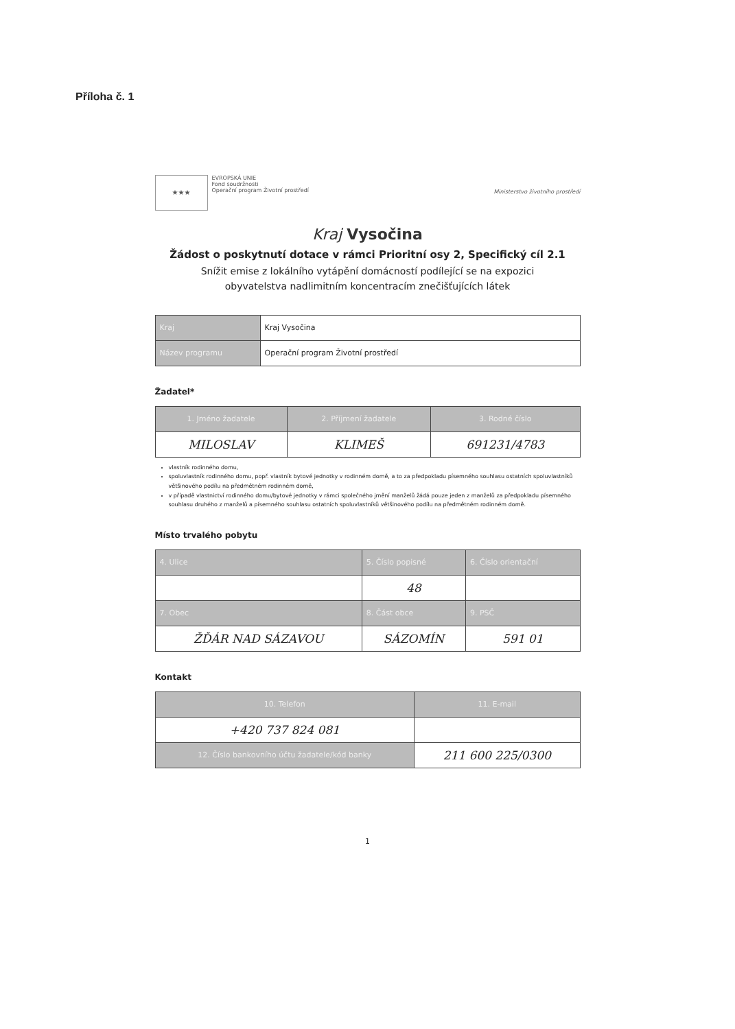Příloha č. 1
★★★
EVROPSKÁ UNIE
Fond soudržnosti
Operační program Životní prostředí
Ministerstvo životního prostředí
Kraj Vysočina
Žádost o poskytnutí dotace v rámci Prioritní osy 2, Specifický cíl 2.1
Snížit emise z lokálního vytápění domácností podílející se na expozici
obyvatelstva nadlimitním koncentracím znečišťujících látek
| Kraj | Kraj Vysočina |
| Název programu | Operační program Životní prostředí |
Žadatel*
| 1. Jméno žadatele | 2. Příjmení žadatele | 3. Rodné číslo |
| --- | --- | --- |
| MILOSLAV | KLIMEŠ | 691231/4783 |
vlastník rodinného domu,
spoluvlastník rodinného domu, popř. vlastník bytové jednotky v rodinném domě, a to za předpokladu písemného souhlasu ostatních spoluvlastníků většinového podílu na předmětném rodinném domě,
v případě vlastnictví rodinného domu/bytové jednotky v rámci společného jmění manželů žádá pouze jeden z manželů za předpokladu písemného souhlasu druhého z manželů a písemného souhlasu ostatních spoluvlastníků většinového podílu na předmětném rodinném domě.
Místo trvalého pobytu
| 4. Ulice | 5. Číslo popisné | 6. Číslo orientační |
| --- | --- | --- |
| | 48 | |
| 7. Obec | 8. Část obce | 9. PSČ |
| ŽĎÁR NAD SÁZAVOU | SÁZOMÍN | 591 01 |
Kontakt
| 10. Telefon | 11. E-mail |
| --- | --- |
| +420 737 824 081 | |
| 12. Číslo bankovního účtu žadatele/kód banky | 211 600 225/0300 |
1